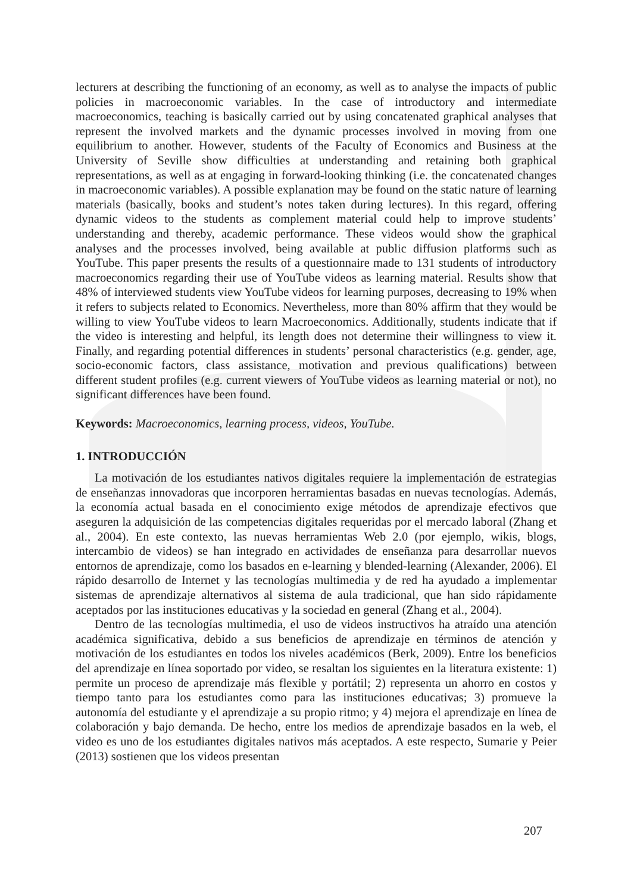lecturers at describing the functioning of an economy, as well as to analyse the impacts of public policies in macroeconomic variables. In the case of introductory and intermediate macroeconomics, teaching is basically carried out by using concatenated graphical analyses that represent the involved markets and the dynamic processes involved in moving from one equilibrium to another. However, students of the Faculty of Economics and Business at the University of Seville show difficulties at understanding and retaining both graphical representations, as well as at engaging in forward-looking thinking (i.e. the concatenated changes in macroeconomic variables). A possible explanation may be found on the static nature of learning materials (basically, books and student’s notes taken during lectures). In this regard, offering dynamic videos to the students as complement material could help to improve students’ understanding and thereby, academic performance. These videos would show the graphical analyses and the processes involved, being available at public diffusion platforms such as YouTube. This paper presents the results of a questionnaire made to 131 students of introductory macroeconomics regarding their use of YouTube videos as learning material. Results show that 48% of interviewed students view YouTube videos for learning purposes, decreasing to 19% when it refers to subjects related to Economics. Nevertheless, more than 80% affirm that they would be willing to view YouTube videos to learn Macroeconomics. Additionally, students indicate that if the video is interesting and helpful, its length does not determine their willingness to view it. Finally, and regarding potential differences in students’ personal characteristics (e.g. gender, age, socio-economic factors, class assistance, motivation and previous qualifications) between different student profiles (e.g. current viewers of YouTube videos as learning material or not), no significant differences have been found.
Keywords: Macroeconomics, learning process, videos, YouTube.
1. INTRODUCCIÓN
La motivación de los estudiantes nativos digitales requiere la implementación de estrategias de enseñanzas innovadoras que incorporen herramientas basadas en nuevas tecnologías. Además, la economía actual basada en el conocimiento exige métodos de aprendizaje efectivos que aseguren la adquisición de las competencias digitales requeridas por el mercado laboral (Zhang et al., 2004). En este contexto, las nuevas herramientas Web 2.0 (por ejemplo, wikis, blogs, intercambio de videos) se han integrado en actividades de enseñanza para desarrollar nuevos entornos de aprendizaje, como los basados en e-learning y blended-learning (Alexander, 2006). El rápido desarrollo de Internet y las tecnologías multimedia y de red ha ayudado a implementar sistemas de aprendizaje alternativos al sistema de aula tradicional, que han sido rápidamente aceptados por las instituciones educativas y la sociedad en general (Zhang et al., 2004).
Dentro de las tecnologías multimedia, el uso de videos instructivos ha atraído una atención académica significativa, debido a sus beneficios de aprendizaje en términos de atención y motivación de los estudiantes en todos los niveles académicos (Berk, 2009). Entre los beneficios del aprendizaje en línea soportado por video, se resaltan los siguientes en la literatura existente: 1) permite un proceso de aprendizaje más flexible y portátil; 2) representa un ahorro en costos y tiempo tanto para los estudiantes como para las instituciones educativas; 3) promueve la autonomía del estudiante y el aprendizaje a su propio ritmo; y 4) mejora el aprendizaje en línea de colaboración y bajo demanda. De hecho, entre los medios de aprendizaje basados en la web, el video es uno de los estudiantes digitales nativos más aceptados. A este respecto, Sumarie y Peier (2013) sostienen que los videos presentan
207